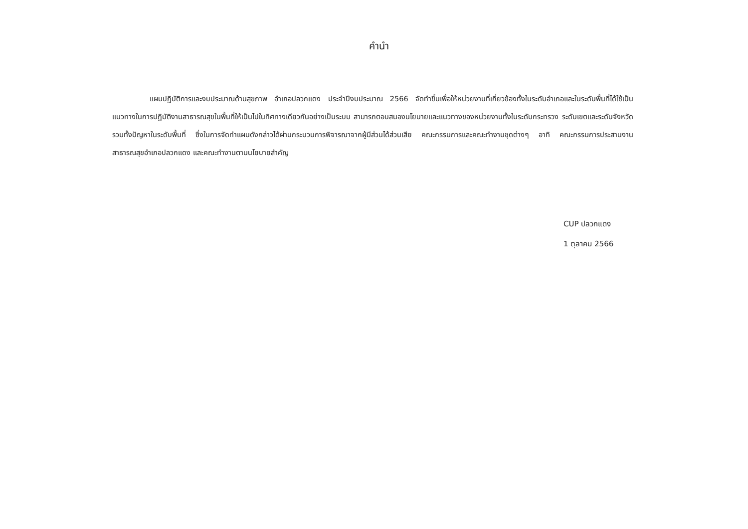คำนำ
แผนปฏิบัติการและงบประมาณด้านสุขภาพ อำเภอปลวกแดง ประจำปีงบประมาณ 2566 จัดทำขึ้นเพื่อให้หน่วยงานที่เกี่ยวข้องทั้งในระดับอำเภอและในระดับพื้นที่ได้ใช้เป็นแนวทางในการปฏิบัติงานสาธารณสุขในพื้นที่ให้เป็นไปในทิศทางเดียวกันอย่างเป็นระบบ สามารถตอบสนองนโยบายและแนวทางของหน่วยงานทั้งในระดับกระทรวง ระดับเขตและระดับจังหวัดรวมทั้งปัญหาในระดับพื้นที่ ซึ่งในการจัดทำแผนดังกล่าวได้ผ่านกระบวนการพิจารณาจากผู้มีส่วนได้ส่วนเสีย คณะกรรมการและคณะทำงานชุดต่างๆ อาทิ คณะกรรมการประสานงานสาธารณสุขอำเภอปลวกแดง และคณะทำงานตามนโยบายสำคัญ
CUP ปลวกแดง
1 ตุลาคม 2566